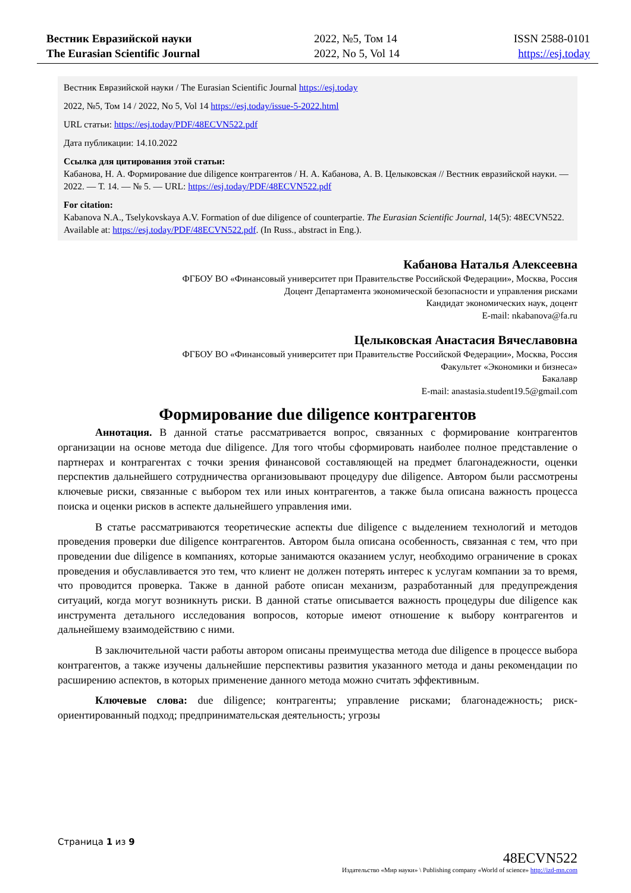Вестник Евразийской науки
The Eurasian Scientific Journal
2022, №5, Том 14
2022, No 5, Vol 14
ISSN 2588-0101
https://esj.today
Вестник Евразийской науки / The Eurasian Scientific Journal https://esj.today
2022, №5, Том 14 / 2022, No 5, Vol 14 https://esj.today/issue-5-2022.html
URL статьи: https://esj.today/PDF/48ECVN522.pdf
Дата публикации: 14.10.2022
Ссылка для цитирования этой статьи:
Кабанова, Н. А. Формирование due diligence контрагентов / Н. А. Кабанова, А. В. Целыковская // Вестник евразийской науки. — 2022. — Т. 14. — № 5. — URL: https://esj.today/PDF/48ECVN522.pdf
For citation:
Kabanova N.A., Tselykovskaya A.V. Formation of due diligence of counterpartie. The Eurasian Scientific Journal, 14(5): 48ECVN522. Available at: https://esj.today/PDF/48ECVN522.pdf. (In Russ., abstract in Eng.).
Кабанова Наталья Алексеевна
ФГБОУ ВО «Финансовый университет при Правительстве Российской Федерации», Москва, Россия
Доцент Департамента экономической безопасности и управления рисками
Кандидат экономических наук, доцент
E-mail: nkabanova@fa.ru
Целыковская Анастасия Вячеславовна
ФГБОУ ВО «Финансовый университет при Правительстве Российской Федерации», Москва, Россия
Факультет «Экономики и бизнеса»
Бакалавр
E-mail: anastasia.student19.5@gmail.com
Формирование due diligence контрагентов
Аннотация. В данной статье рассматривается вопрос, связанных с формирование контрагентов организации на основе метода due diligence. Для того чтобы сформировать наиболее полное представление о партнерах и контрагентах с точки зрения финансовой составляющей на предмет благонадежности, оценки перспектив дальнейшего сотрудничества организовывают процедуру due diligence. Автором были рассмотрены ключевые риски, связанные с выбором тех или иных контрагентов, а также была описана важность процесса поиска и оценки рисков в аспекте дальнейшего управления ими.
В статье рассматриваются теоретические аспекты due diligence с выделением технологий и методов проведения проверки due diligence контрагентов. Автором была описана особенность, связанная с тем, что при проведении due diligence в компаниях, которые занимаются оказанием услуг, необходимо ограничение в сроках проведения и обуславливается это тем, что клиент не должен потерять интерес к услугам компании за то время, что проводится проверка. Также в данной работе описан механизм, разработанный для предупреждения ситуаций, когда могут возникнуть риски. В данной статье описывается важность процедуры due diligence как инструмента детального исследования вопросов, которые имеют отношение к выбору контрагентов и дальнейшему взаимодействию с ними.
В заключительной части работы автором описаны преимущества метода due diligence в процессе выбора контрагентов, а также изучены дальнейшие перспективы развития указанного метода и даны рекомендации по расширению аспектов, в которых применение данного метода можно считать эффективным.
Ключевые слова: due diligence; контрагенты; управление рисками; благонадежность; риск-ориентированный подход; предпринимательская деятельность; угрозы
Страница 1 из 9
48ECVN522
Издательство «Мир науки» \ Publishing company «World of science» http://izd-mn.com